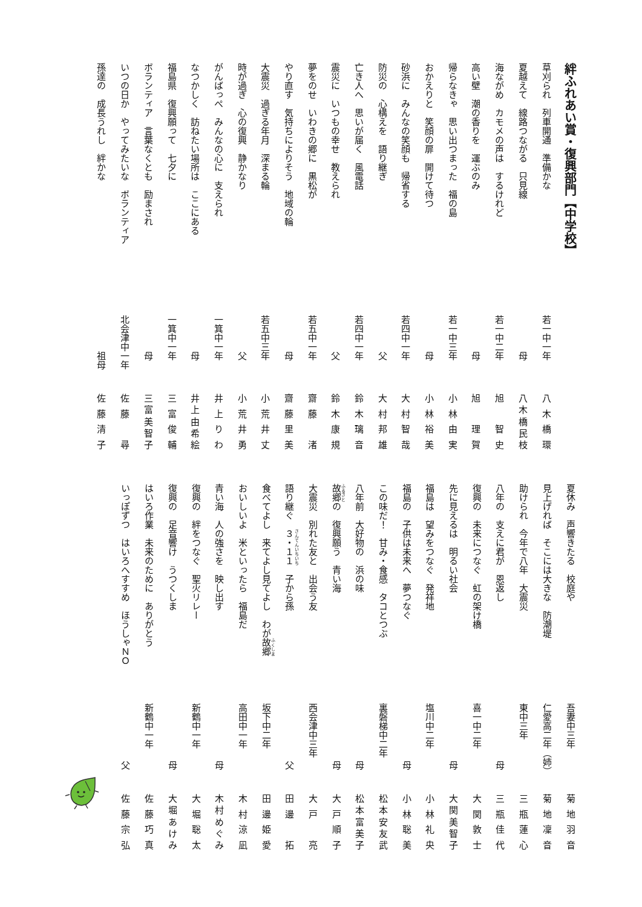絆ふれあい賞・復興部門【中学校】
草刈られ　列車開通　準備かな 若一中一年 八木橋環
夏越えて　線路つながる　只見線 母 八木橋民枝
海ながめ　カモメの声は　するけれど 若一中二年 旭　智史
高い壁　潮の香りを　運ぶのみ 母 旭　理賀
帰らなきゃ　思い出つまった　福の島 若一中三年 小林由実
おかえりと　笑顔の扉　開けて待つ 母 小林裕美
砂浜に　みんなの笑顔も　帰省する 若四中一年 大村智哉
防災の　心構えを　語り継ぎ 父 大村邦雄
亡き人へ　思いが届く　風電話 若四中一年 鈴木璃音
震災に　いつもの幸せ　教えられ 父 鈴木康規
夢をのせ　いわきの郷に　黒松が 若五中一年 齋藤　渚
やり直す　気持ちによりそう　地域の輪 母 齋藤里美
大震災　過ぎる年月　深まる輪 若五中三年 小荒井丈
時が過ぎ　心の復興　静かなり 父 小荒井勇
がんばっぺ　みんなの心に　支えられ 一箕中一年 井上りわ
なつかしく　訪ねたい場所は　ここにある 母 井上由希絵
福島県　復興願って　七夕に 一箕中一年 三富俊輔
ボランティア　言葉なくとも　励まされ 母 三富美智子
いつの日か　やってみたいな　ボランティア 北会津中一年 佐藤　尋
孫達の　成長うれし　絆かな 祖母 佐藤清子
夏休み　声響きたる　校庭や 吾妻中三年 菊地羽音
見上げれば　そこには大きな　防潮堤 仁愛高二年（姉） 菊地凜音
助けられ　今年で八年　大震災 東中三年 三瓶蓮心
八年の　支えに君が　恩返し 母 三瓶佳代
復興の　未来につなぐ　虹の架け橋 喜一中二年 大関敦士
先に見えるは　明るい社会 母 大関美智子
福島は　望みをつなぐ　発祥地 塩川中二年 小林礼央
福島の　子供は未来へ　夢つなぐ 母 小林聡美
この味だ！　甘み・食感　タコとつぶ 裏磐梯中二年 松本安友武
八年前　大好物の　浜の味 母 松本富美子
故郷の　復興願う　青い海 母 大戸順子
大震災　別れた友と　出会う友 西会津中三年 大戸　亮
語り継ぐ　３・１１　子から孫 父 田邊　拓
食べてよし　来てよし見てよし　わが故郷 坂下中二年 田邊姫愛
おいしいよ　米といったら　福島だ 高田中一年 木村涼凪
青い海　人の強さを　映し出す 母 木村めぐみ
復興の　絆をつなぐ　聖火リレー 新鶴中一年 大堀聡太
復興の　足音響け　うつくしま 母 大堀あけみ
はいろ作業　未来のために　ありがとう 新鶴中一年 佐藤巧真
いっぽずつ　はいろへすすめ　ほうしゃＮＯ 父 佐藤宗弘